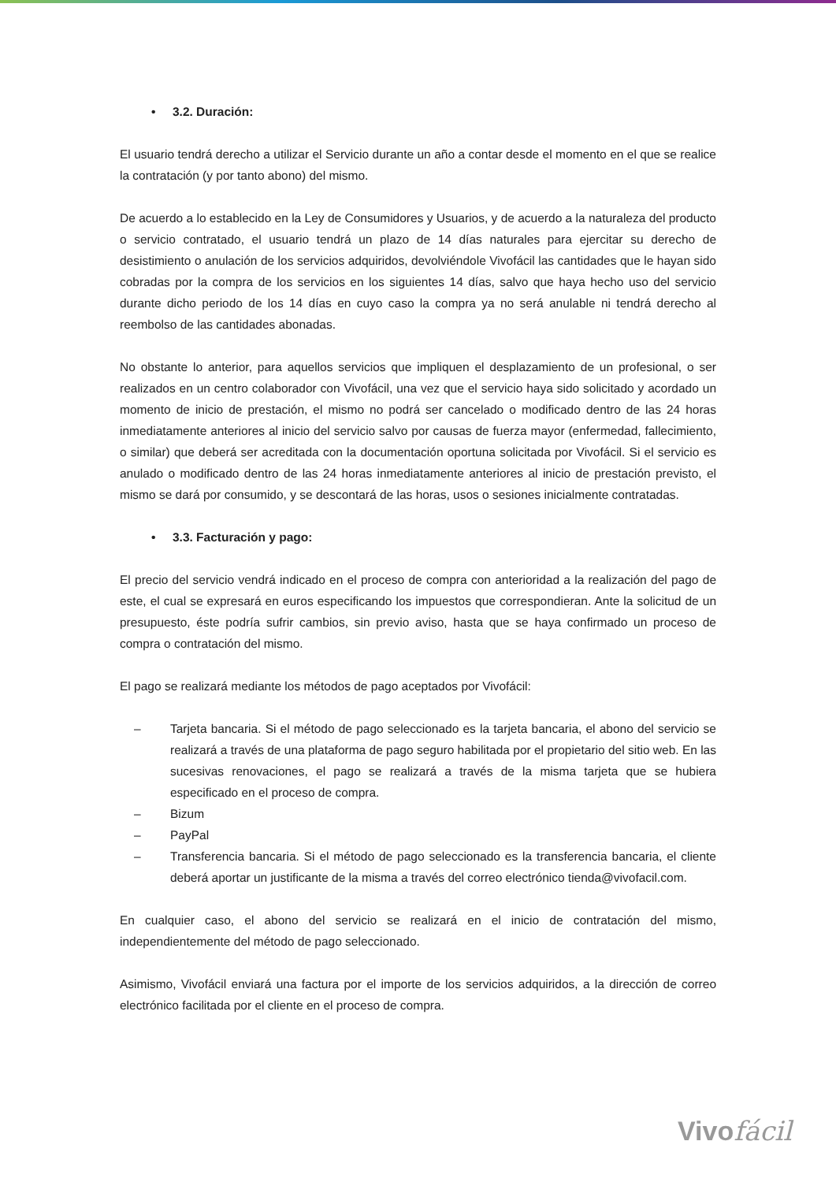• 3.2. Duración:
El usuario tendrá derecho a utilizar el Servicio durante un año a contar desde el momento en el que se realice la contratación (y por tanto abono) del mismo.
De acuerdo a lo establecido en la Ley de Consumidores y Usuarios, y de acuerdo a la naturaleza del producto o servicio contratado, el usuario tendrá un plazo de 14 días naturales para ejercitar su derecho de desistimiento o anulación de los servicios adquiridos, devolviéndole Vivofácil las cantidades que le hayan sido cobradas por la compra de los servicios en los siguientes 14 días, salvo que haya hecho uso del servicio durante dicho periodo de los 14 días en cuyo caso la compra ya no será anulable ni tendrá derecho al reembolso de las cantidades abonadas.
No obstante lo anterior, para aquellos servicios que impliquen el desplazamiento de un profesional, o ser realizados en un centro colaborador con Vivofácil, una vez que el servicio haya sido solicitado y acordado un momento de inicio de prestación, el mismo no podrá ser cancelado o modificado dentro de las 24 horas inmediatamente anteriores al inicio del servicio salvo por causas de fuerza mayor (enfermedad, fallecimiento, o similar) que deberá ser acreditada con la documentación oportuna solicitada por Vivofácil. Si el servicio es anulado o modificado dentro de las 24 horas inmediatamente anteriores al inicio de prestación previsto, el mismo se dará por consumido, y se descontará de las horas, usos o sesiones inicialmente contratadas.
• 3.3. Facturación y pago:
El precio del servicio vendrá indicado en el proceso de compra con anterioridad a la realización del pago de este, el cual se expresará en euros especificando los impuestos que correspondieran. Ante la solicitud de un presupuesto, éste podría sufrir cambios, sin previo aviso, hasta que se haya confirmado un proceso de compra o contratación del mismo.
El pago se realizará mediante los métodos de pago aceptados por Vivofácil:
– Tarjeta bancaria. Si el método de pago seleccionado es la tarjeta bancaria, el abono del servicio se realizará a través de una plataforma de pago seguro habilitada por el propietario del sitio web. En las sucesivas renovaciones, el pago se realizará a través de la misma tarjeta que se hubiera especificado en el proceso de compra.
– Bizum
– PayPal
– Transferencia bancaria. Si el método de pago seleccionado es la transferencia bancaria, el cliente deberá aportar un justificante de la misma a través del correo electrónico tienda@vivofacil.com.
En cualquier caso, el abono del servicio se realizará en el inicio de contratación del mismo, independientemente del método de pago seleccionado.
Asimismo, Vivofácil enviará una factura por el importe de los servicios adquiridos, a la dirección de correo electrónico facilitada por el cliente en el proceso de compra.
Vivofácil